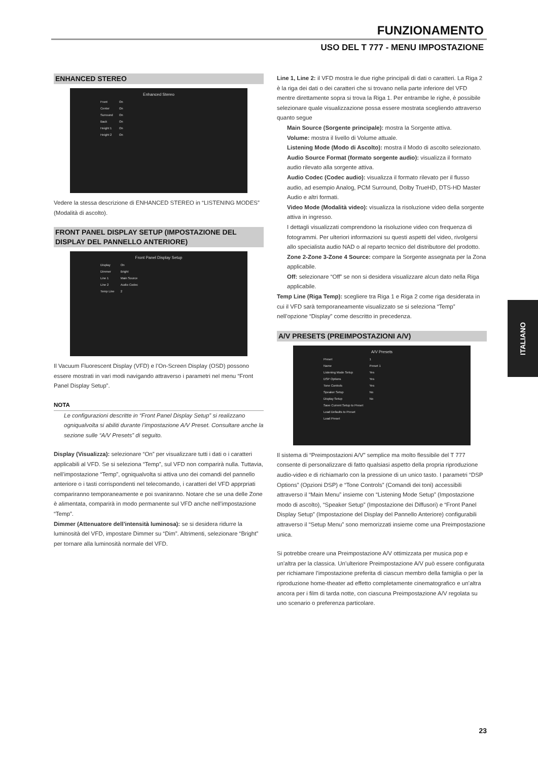FUNZIONAMENTO
USO DEL T 777 - MENU IMPOSTAZIONE
ENHANCED STEREO
Enhanced Stereo
| Front | On |
| Center | On |
| Surround | On |
| Back | On |
| Height 1 | On |
| Height 2 | On |
Vedere la stessa descrizione di ENHANCED STEREO in “LISTENING MODES” (Modalità di ascolto).
FRONT PANEL DISPLAY SETUP (IMPOSTAZIONE DEL DISPLAY DEL PANNELLO ANTERIORE)
Front Panel Display Setup
| Display | On |
| Dimmer | Bright |
| Line 1 | Main Source |
| Line 2 | Audio Codec |
| Temp Line | 2 |
Il Vacuum Fluorescent Display (VFD) e l’On-Screen Display (OSD) possono essere mostrati in vari modi navigando attraverso i parametri nel menu “Front Panel Display Setup”.
NOTA
Le configurazioni descritte in “Front Panel Display Setup” si realizzano ogniqualvolta si abiliti durante l’impostazione A/V Preset. Consultare anche la sezione sulle “A/V Presets” di seguito.
Display (Visualizza): selezionare “On” per visualizzare tutti i dati o i caratteri applicabili al VFD. Se si seleziona “Temp”, sul VFD non comparirà nulla. Tuttavia, nell’impostazione “Temp”, ogniqualvolta si attiva uno dei comandi del pannello anteriore o i tasti corrispondenti nel telecomando, i caratteri del VFD apprpriati compariranno temporaneamente e poi svaniranno. Notare che se una delle Zone è alimentata, comparirà in modo permanente sul VFD anche nell’impostazione “Temp”.
Dimmer (Attenuatore dell’intensità luminosa): se si desidera ridurre la luminosità del VFD, impostare Dimmer su “Dim”. Altrimenti, selezionare “Bright” per tornare alla luminosità normale del VFD.
Line 1, Line 2: il VFD mostra le due righe principali di dati o caratteri. La Riga 2 è la riga dei dati o dei caratteri che si trovano nella parte inferiore del VFD mentre direttamente sopra si trova la Riga 1. Per entrambe le righe, è possibile selezionare quale visualizzazione possa essere mostrata scegliendo attraverso quanto segue
Main Source (Sorgente principale): mostra la Sorgente attiva.
Volume: mostra il livello di Volume attuale.
Listening Mode (Modo di Ascolto): mostra il Modo di ascolto selezionato.
Audio Source Format (formato sorgente audio): visualizza il formato audio rilevato alla sorgente attiva.
Audio Codec (Codec audio): visualizza il formato rilevato per il flusso audio, ad esempio Analog, PCM Surround, Dolby TrueHD, DTS-HD Master Audio e altri formati.
Video Mode (Modalità video): visualizza la risoluzione video della sorgente attiva in ingresso.
I dettagli visualizzati comprendono la risoluzione video con frequenza di fotogrammi. Per ulteriori informazioni su questi aspetti del video, rivolgersi allo specialista audio NAD o al reparto tecnico del distributore del prodotto.
Zone 2-Zone 3-Zone 4 Source: compare la Sorgente assegnata per la Zona applicabile.
Off: selezionare “Off” se non si desidera visualizzare alcun dato nella Riga applicabile.
Temp Line (Riga Temp): scegliere tra Riga 1 e Riga 2 come riga desiderata in cui il VFD sarà temporaneamente visualizzato se si seleziona “Temp” nell’opzione “Display” come descritto in precedenza.
A/V PRESETS (PREIMPOSTAZIONI A/V)
A/V Presets
| Preset | 1 |
| Name | Preset 1 |
| Listening Mode Setup | Yes |
| DSP Options | Yes |
| Tone Controls | Yes |
| Speaker Setup | No |
| Display Setup | No |
| Save Current Setup to Preset | |
| Load Defaults to Preset | |
| Load Preset | |
Il sistema di “Preimpostazioni A/V” semplice ma molto flessibile del T 777 consente di personalizzare di fatto qualsiasi aspetto della propria riproduzione audio-video e di richiamarlo con la pressione di un unico tasto. I parametri “DSP Options” (Opzioni DSP) e “Tone Controls” (Comandi dei toni) accessibili attraverso il “Main Menu” insieme con “Listening Mode Setup” (Impostazione modo di ascolto), “Speaker Setup” (Impostazione dei Diffusori) e “Front Panel Display Setup” (Impostazione del Display del Pannello Anteriore) configurabili attraverso il “Setup Menu” sono memorizzati insieme come una Preimpostazione unica.
Si potrebbe creare una Preimpostazione A/V ottimizzata per musica pop e un’altra per la classica. Un’ulteriore Preimpostazione A/V può essere configurata per richiamare l’impostazione preferita di ciascun membro della famiglia o per la riproduzione home-theater ad effetto completamente cinematografico e un’altra ancora per i film di tarda notte, con ciascuna Preimpostazione A/V regolata su uno scenario o preferenza particolare.
ITALIANO
23